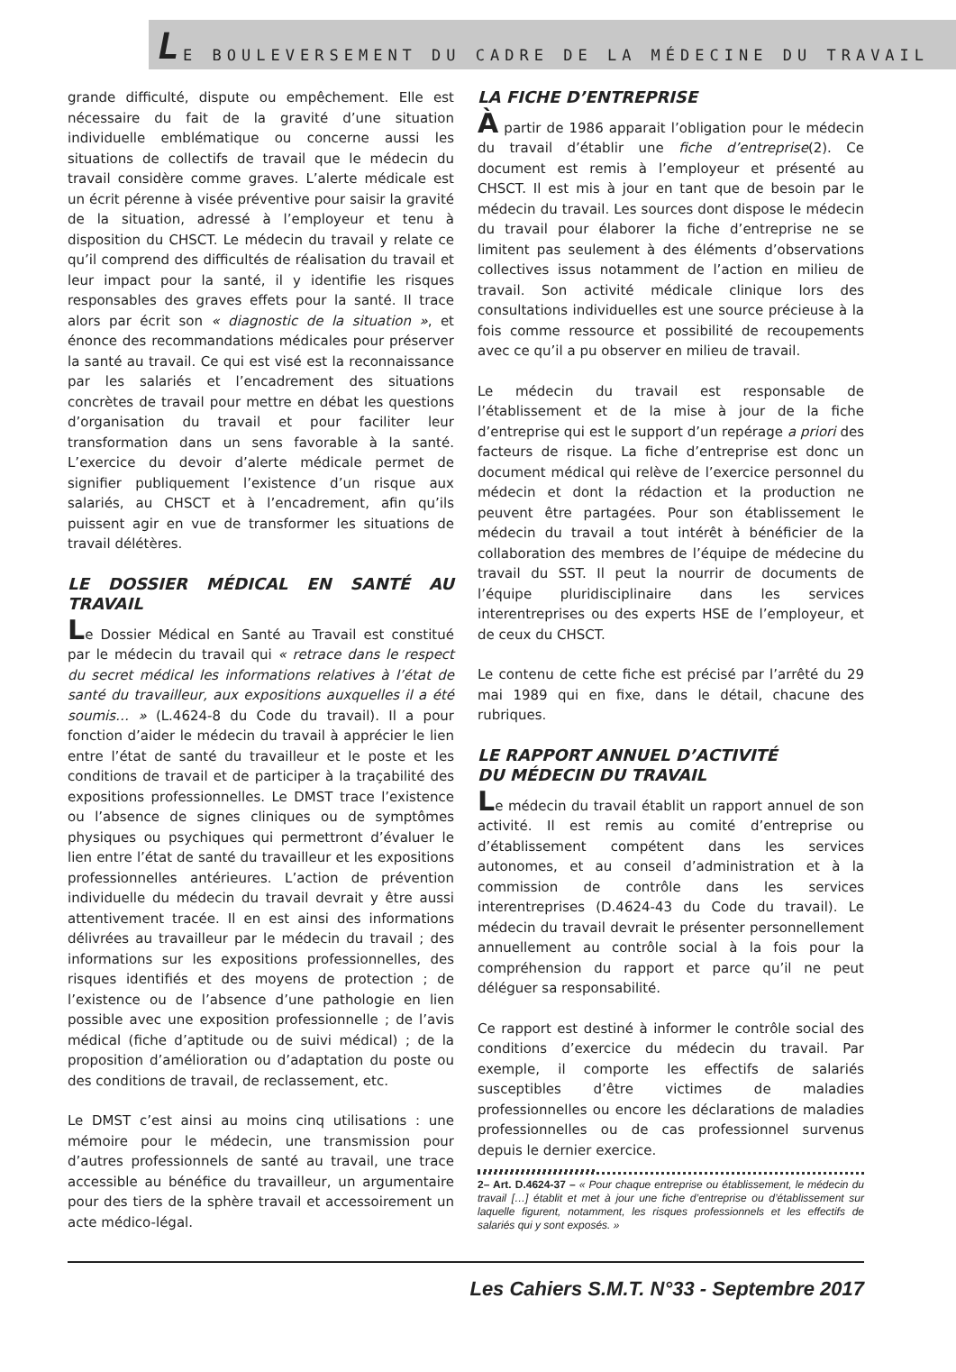L E BOULEVERSEMENT DU CADRE DE LA MÉDECINE DU TRAVAIL
grande difficulté, dispute ou empêchement. Elle est nécessaire du fait de la gravité d’une situation individuelle emblématique ou concerne aussi les situations de collectifs de travail que le médecin du travail considère comme graves. L’alerte médicale est un écrit pérenne à visée préventive pour saisir la gravité de la situation, adressé à l’employeur et tenu à disposition du CHSCT. Le médecin du travail y relate ce qu’il comprend des difficultés de réalisation du travail et leur impact pour la santé, il y identifie les risques responsables des graves effets pour la santé. Il trace alors par écrit son « diagnostic de la situation », et énonce des recommandations médicales pour préserver la santé au travail. Ce qui est visé est la reconnaissance par les salariés et l’encadrement des situations concrètes de travail pour mettre en débat les questions d’organisation du travail et pour faciliter leur transformation dans un sens favorable à la santé. L’exercice du devoir d’alerte médicale permet de signifier publiquement l’existence d’un risque aux salariés, au CHSCT et à l’encadrement, afin qu’ils puissent agir en vue de transformer les situations de travail délétères.
LE DOSSIER MÉDICAL EN SANTÉ AU TRAVAIL
Le Dossier Médical en Santé au Travail est constitué par le médecin du travail qui « retrace dans le respect du secret médical les informations relatives à l’état de santé du travailleur, aux expositions auxquelles il a été soumis… » (L.4624-8 du Code du travail). Il a pour fonction d’aider le médecin du travail à apprécier le lien entre l’état de santé du travailleur et le poste et les conditions de travail et de participer à la traçabilité des expositions professionnelles. Le DMST trace l’existence ou l’absence de signes cliniques ou de symptômes physiques ou psychiques qui permettront d’évaluer le lien entre l’état de santé du travailleur et les expositions professionnelles antérieures. L’action de prévention individuelle du médecin du travail devrait y être aussi attentivement tracée. Il en est ainsi des informations délivrées au travailleur par le médecin du travail ; des informations sur les expositions professionnelles, des risques identifiés et des moyens de protection ; de l’existence ou de l’absence d’une pathologie en lien possible avec une exposition professionnelle ; de l’avis médical (fiche d’aptitude ou de suivi médical) ; de la proposition d’amélioration ou d’adaptation du poste ou des conditions de travail, de reclassement, etc.
Le DMST c’est ainsi au moins cinq utilisations : une mémoire pour le médecin, une transmission pour d’autres professionnels de santé au travail, une trace accessible au bénéfice du travailleur, un argumentaire pour des tiers de la sphère travail et accessoirement un acte médico-légal.
LA FICHE D’ENTREPRISE
À partir de 1986 apparait l’obligation pour le médecin du travail d’établir une fiche d’entreprise(2). Ce document est remis à l’employeur et présenté au CHSCT. Il est mis à jour en tant que de besoin par le médecin du travail. Les sources dont dispose le médecin du travail pour élaborer la fiche d’entreprise ne se limitent pas seulement à des éléments d’observations collectives issus notamment de l’action en milieu de travail. Son activité médicale clinique lors des consultations individuelles est une source précieuse à la fois comme ressource et possibilité de recoupements avec ce qu’il a pu observer en milieu de travail.
Le médecin du travail est responsable de l’établissement et de la mise à jour de la fiche d’entreprise qui est le support d’un repérage a priori des facteurs de risque. La fiche d’entreprise est donc un document médical qui relève de l’exercice personnel du médecin et dont la rédaction et la production ne peuvent être partagées. Pour son établissement le médecin du travail a tout intérêt à bénéficier de la collaboration des membres de l’équipe de médecine du travail du SST. Il peut la nourrir de documents de l’équipe pluridisciplinaire dans les services interentreprises ou des experts HSE de l’employeur, et de ceux du CHSCT.
Le contenu de cette fiche est précisé par l’arrêté du 29 mai 1989 qui en fixe, dans le détail, chacune des rubriques.
LE RAPPORT ANNUEL D’ACTIVITÉ
DU MÉDECIN DU TRAVAIL
Le médecin du travail établit un rapport annuel de son activité. Il est remis au comité d’entreprise ou d’établissement compétent dans les services autonomes, et au conseil d’administration et à la commission de contrôle dans les services interentreprises (D.4624-43 du Code du travail). Le médecin du travail devrait le présenter personnellement annuellement au contrôle social à la fois pour la compréhension du rapport et parce qu’il ne peut déléguer sa responsabilité.
Ce rapport est destiné à informer le contrôle social des conditions d’exercice du médecin du travail. Par exemple, il comporte les effectifs de salariés susceptibles d’être victimes de maladies professionnelles ou encore les déclarations de maladies professionnelles ou de cas professionnel survenus depuis le dernier exercice.
2– Art. D.4624-37 – « Pour chaque entreprise ou établissement, le médecin du travail […] établit et met à jour une fiche d’entreprise ou d’établissement sur laquelle figurent, notamment, les risques professionnels et les effectifs de salariés qui y sont exposés. »
Les Cahiers S.M.T. N°33 - Septembre 2017